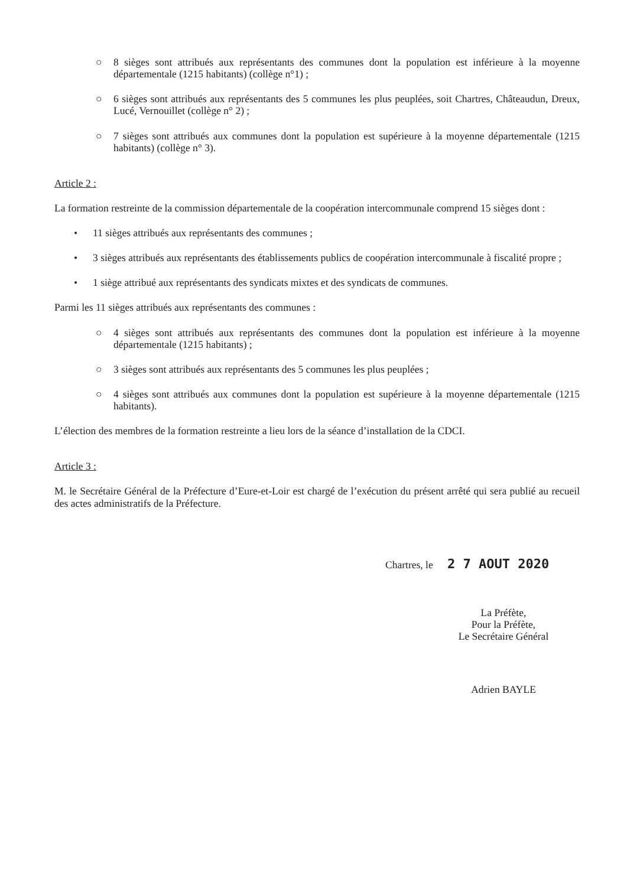○ 8 sièges sont attribués aux représentants des communes dont la population est inférieure à la moyenne départementale (1215 habitants) (collège n°1) ;
○ 6 sièges sont attribués aux représentants des 5 communes les plus peuplées, soit Chartres, Châteaudun, Dreux, Lucé, Vernouillet (collège n° 2) ;
○ 7 sièges sont attribués aux communes dont la population est supérieure à la moyenne départementale (1215 habitants) (collège n° 3).
Article 2 :
La formation restreinte de la commission départementale de la coopération intercommunale comprend 15 sièges dont :
• 11 sièges attribués aux représentants des communes ;
• 3 sièges attribués aux représentants des établissements publics de coopération intercommunale à fiscalité propre ;
• 1 siège attribué aux représentants des syndicats mixtes et des syndicats de communes.
Parmi les 11 sièges attribués aux représentants des communes :
○ 4 sièges sont attribués aux représentants des communes dont la population est inférieure à la moyenne départementale (1215 habitants) ;
○ 3 sièges sont attribués aux représentants des 5 communes les plus peuplées ;
○ 4 sièges sont attribués aux communes dont la population est supérieure à la moyenne départementale (1215 habitants).
L’élection des membres de la formation restreinte a lieu lors de la séance d’installation de la CDCI.
Article 3 :
M. le Secrétaire Général de la Préfecture d’Eure-et-Loir est chargé de l’exécution du présent arrêté qui sera publié au recueil des actes administratifs de la Préfecture.
Chartres, le 2 7 AOUT 2020
La Préfète,
Pour la Préfète,
Le Secrétaire Général
Adrien BAYLE